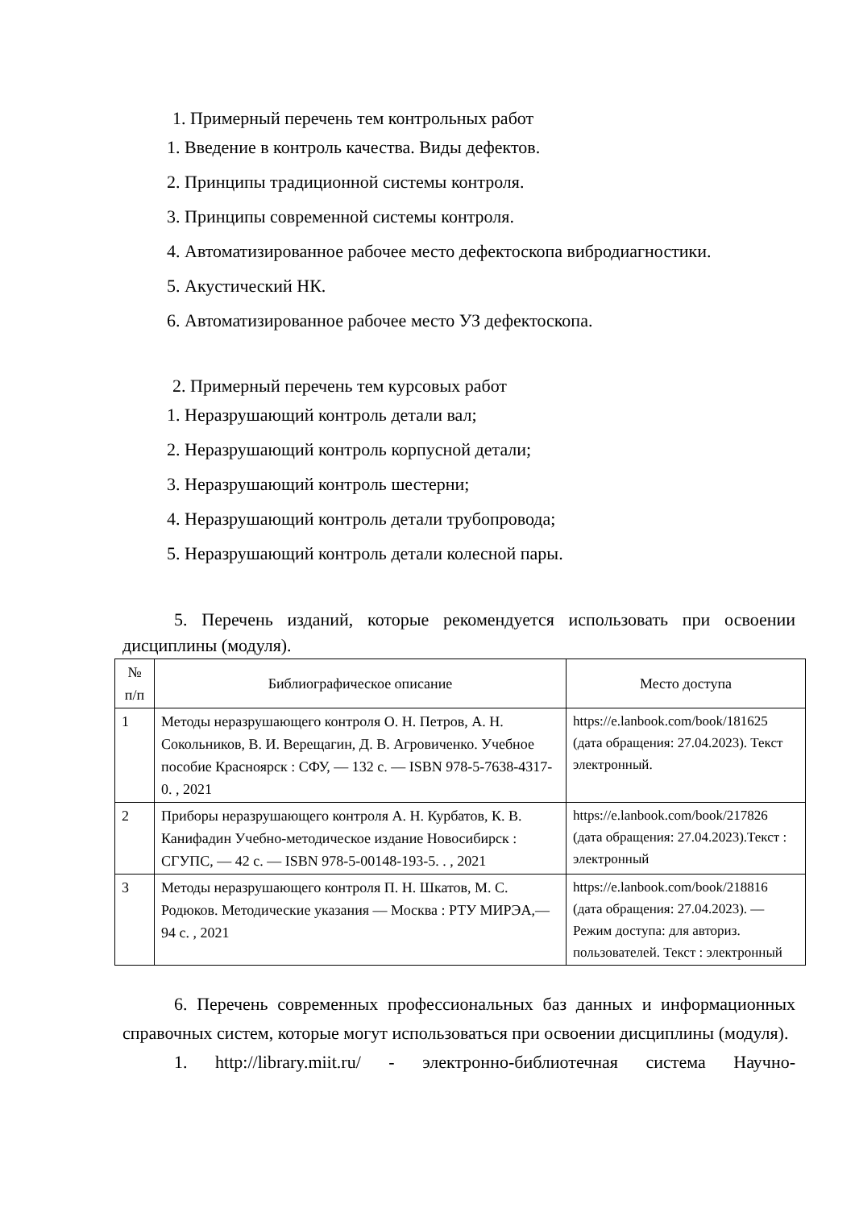1. Примерный перечень тем контрольных работ
1. Введение в контроль качества. Виды дефектов.
2. Принципы традиционной системы контроля.
3. Принципы современной системы контроля.
4. Автоматизированное рабочее место дефектоскопа вибродиагностики.
5. Акустический НК.
6. Автоматизированное рабочее место УЗ дефектоскопа.
2. Примерный перечень тем курсовых работ
1. Неразрушающий контроль детали вал;
2. Неразрушающий контроль корпусной детали;
3. Неразрушающий контроль шестерни;
4. Неразрушающий контроль детали трубопровода;
5. Неразрушающий контроль детали колесной пары.
5. Перечень изданий, которые рекомендуется использовать при освоении дисциплины (модуля).
| № п/п | Библиографическое описание | Место доступа |
| --- | --- | --- |
| 1 | Методы неразрушающего контроля О. Н. Петров, А. Н. Сокольников, В. И. Верещагин, Д. В. Агровиченко. Учебное пособие Красноярск : СФУ, — 132 с. — ISBN 978-5-7638-4317-0. , 2021 | https://e.lanbook.com/book/181625 (дата обращения: 27.04.2023). Текст электронный. |
| 2 | Приборы неразрушающего контроля А. Н. Курбатов, К. В. Канифадин Учебно-методическое издание Новосибирск : СГУПС, — 42 с. — ISBN 978-5-00148-193-5. . , 2021 | https://e.lanbook.com/book/217826 (дата обращения: 27.04.2023).Текст : электронный |
| 3 | Методы неразрушающего контроля П. Н. Шкатов, М. С. Родюков. Методические указания — Москва : РТУ МИРЭА,— 94 с. , 2021 | https://e.lanbook.com/book/218816 (дата обращения: 27.04.2023). — Режим доступа: для авториз. пользователей. Текст : электронный |
6. Перечень современных профессиональных баз данных и информационных справочных систем, которые могут использоваться при освоении дисциплины (модуля).
1. http://library.miit.ru/ - электронно-библиотечная система Научно-